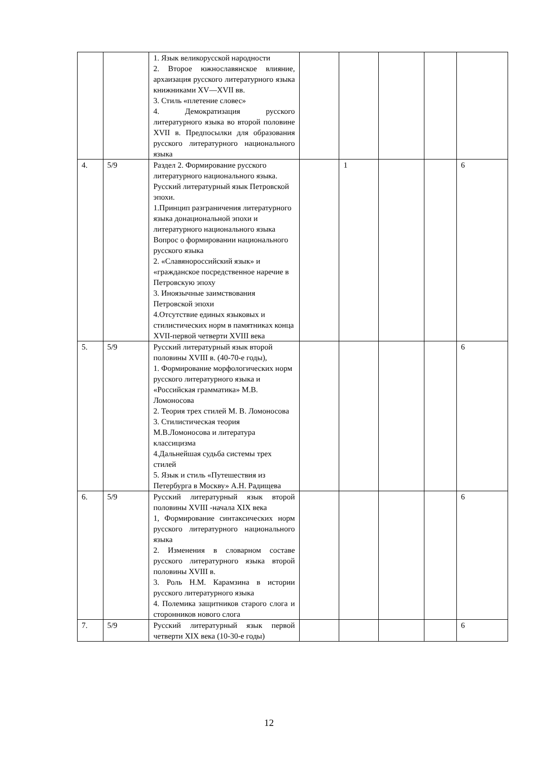| | | 1. Язык великорусской народности 2. Второе южнославянское влияние, архаизация русского литературного языка книжниками XV—XVII вв. 3. Стиль «плетение словес» 4. Демократизация русского литературного языка во второй половине XVII в. Предпосылки для образования русского литературного национального языка | | | | | |
| 4. | 5/9 | Раздел 2. Формирование русского литературного национального языка. Русский литературный язык Петровской эпохи. 1.Принцип разграничения литературного языка донациональной эпохи и литературного национального языка Вопрос о формировании национального русского языка 2. «Славянороссийский язык» и «гражданское посредственное наречие в Петровскую эпоху 3. Иноязычные заимствования Петровской эпохи 4.Отсутствие единых языковых и стилистических норм в памятниках конца XVII-первой четверти XVIII века | | 1 | | | 6 |
| 5. | 5/9 | Русский литературный язык второй половины XVIII в. (40-70-е годы), 1. Формирование морфологических норм русского литературного языка и «Российская грамматика» М.В. Ломоносова 2. Теория трех стилей М. В. Ломоносова 3. Стилистическая теория М.В.Ломоносова и литература классицизма 4.Дальнейшая судьба системы трех стилей 5. Язык и стиль «Путешествия из Петербурга в Москву» А.Н. Радищева | | | | | 6 |
| 6. | 5/9 | Русский литературный язык второй половины XVIII -начала XIX века 1, Формирование синтаксических норм русского литературного национального языка 2. Изменения в словарном составе русского литературного языка второй половины XVIII в. 3. Роль Н.М. Карамзина в истории русского литературного языка 4. Полемика защитников старого слога и сторонников нового слога | | | | | 6 |
| 7. | 5/9 | Русский литературный язык первой четверти XIX века (10-30-е годы) | | | | | 6 |
12